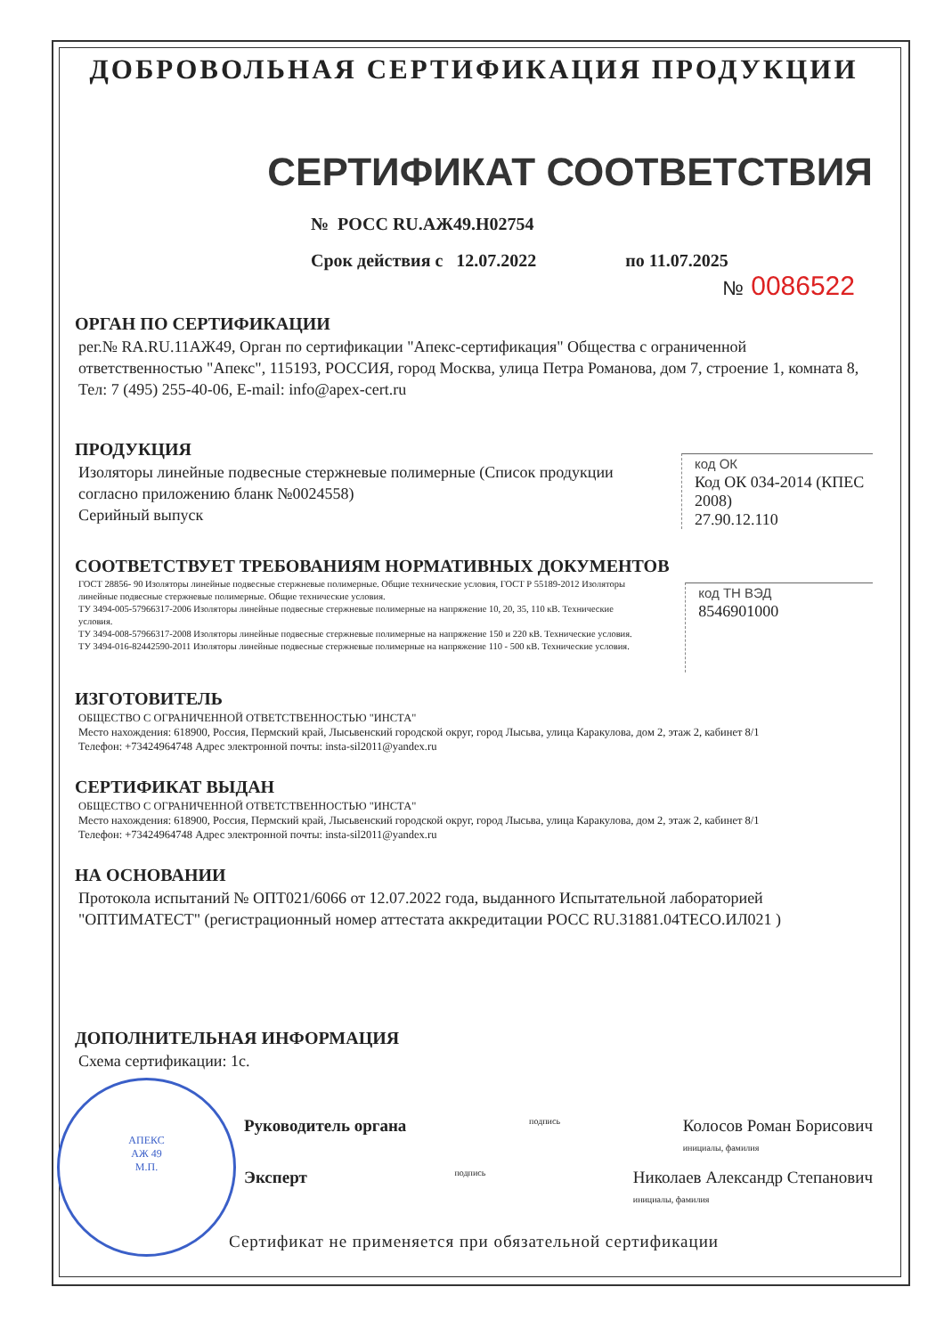АПЕКС
АЖ 49
М.П.
ДОБРОВОЛЬНАЯ СЕРТИФИКАЦИЯ ПРОДУКЦИИ
СЕРТИФИКАТ СООТВЕТСТВИЯ
№ РОСС RU.АЖ49.Н02754
Срок действия с 12.07.2022 по 11.07.2025
№ 0086522
ОРГАН ПО СЕРТИФИКАЦИИ
рег.№ RA.RU.11АЖ49, Орган по сертификации "Апекс-сертификация" Общества с ограниченной ответственностью "Апекс", 115193, РОССИЯ, город Москва, улица Петра Романова, дом 7, строение 1, комната 8, Тел: 7 (495) 255-40-06, E-mail: info@apex-cert.ru
ПРОДУКЦИЯ
Изоляторы линейные подвесные стержневые полимерные (Список продукции согласно приложению бланк №0024558)
Серийный выпуск
код ОК
Код ОК 034-2014 (КПЕС 2008)
27.90.12.110
СООТВЕТСТВУЕТ ТРЕБОВАНИЯМ НОРМАТИВНЫХ ДОКУМЕНТОВ
ГОСТ 28856- 90 Изоляторы линейные подвесные стержневые полимерные. Общие технические условия, ГОСТ Р 55189-2012 Изоляторы линейные подвесные стержневые полимерные. Общие технические условия.
ТУ 3494-005-57966317-2006 Изоляторы линейные подвесные стержневые полимерные на напряжение 10, 20, 35, 110 кВ. Технические условия.
ТУ 3494-008-57966317-2008 Изоляторы линейные подвесные стержневые полимерные на напряжение 150 и 220 кВ. Технические условия.
ТУ 3494-016-82442590-2011 Изоляторы линейные подвесные стержневые полимерные на напряжение 110 - 500 кВ. Технические условия.
код ТН ВЭД
8546901000
ИЗГОТОВИТЕЛЬ
ОБЩЕСТВО С ОГРАНИЧЕННОЙ ОТВЕТСТВЕННОСТЬЮ "ИНСТА"
Место нахождения: 618900, Россия, Пермский край, Лысьвенский городской округ, город Лысьва, улица Каракулова, дом 2, этаж 2, кабинет 8/1
Телефон: +73424964748 Адрес электронной почты: insta-sil2011@yandex.ru
СЕРТИФИКАТ ВЫДАН
ОБЩЕСТВО С ОГРАНИЧЕННОЙ ОТВЕТСТВЕННОСТЬЮ "ИНСТА"
Место нахождения: 618900, Россия, Пермский край, Лысьвенский городской округ, город Лысьва, улица Каракулова, дом 2, этаж 2, кабинет 8/1
Телефон: +73424964748 Адрес электронной почты: insta-sil2011@yandex.ru
НА ОСНОВАНИИ
Протокола испытаний № ОПТ021/6066 от 12.07.2022 года, выданного Испытательной лабораторией "ОПТИМАТЕСТ" (регистрационный номер аттестата аккредитации РОСС RU.31881.04ТЕСО.ИЛ021 )
ДОПОЛНИТЕЛЬНАЯ ИНФОРМАЦИЯ
Схема сертификации: 1с.
Руководитель органа подпись Колосов Роман Борисович
инициалы, фамилия
Эксперт подпись Николаев Александр Степанович
инициалы, фамилия
Сертификат не применяется при обязательной сертификации